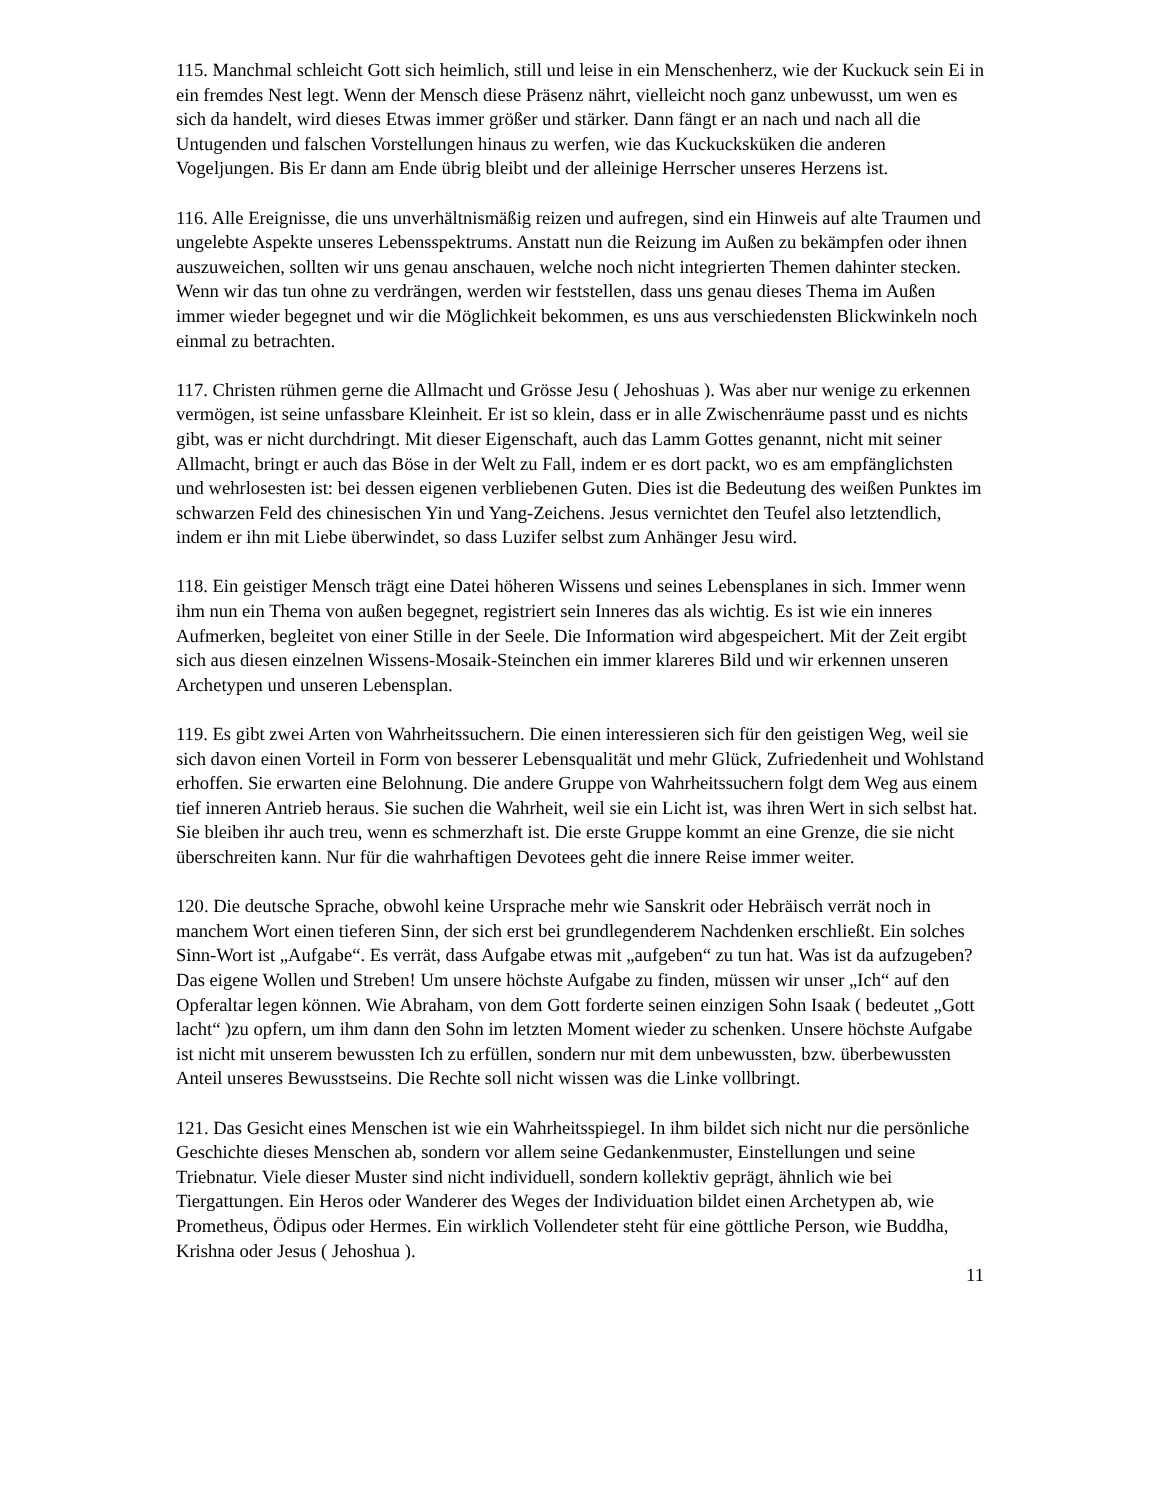115. Manchmal schleicht Gott sich heimlich, still und leise in ein Menschenherz, wie der Kuckuck sein Ei in ein fremdes Nest legt. Wenn der Mensch diese Präsenz nährt, vielleicht noch ganz unbewusst, um wen es sich da handelt, wird dieses Etwas immer größer und stärker. Dann fängt er an nach und nach all die Untugenden und falschen Vorstellungen hinaus zu werfen, wie das Kuckucksküken die anderen Vogeljungen. Bis Er dann am Ende übrig bleibt und der alleinige Herrscher unseres Herzens ist.
116. Alle Ereignisse, die uns unverhältnismäßig reizen und aufregen, sind ein Hinweis auf alte Traumen und ungelebte Aspekte unseres Lebensspektrums. Anstatt nun die Reizung im Außen zu bekämpfen oder ihnen auszuweichen, sollten wir uns genau anschauen, welche noch nicht integrierten Themen dahinter stecken. Wenn wir das tun ohne zu verdrängen, werden wir feststellen, dass uns genau dieses Thema im Außen immer wieder begegnet und wir die Möglichkeit bekommen, es uns aus verschiedensten Blickwinkeln noch einmal zu betrachten.
117. Christen rühmen gerne die Allmacht und Grösse Jesu ( Jehoshuas ). Was aber nur wenige zu erkennen vermögen, ist seine unfassbare Kleinheit. Er ist so klein, dass er in alle Zwischenräume passt und es nichts gibt, was er nicht durchdringt. Mit dieser Eigenschaft, auch das Lamm Gottes genannt, nicht mit seiner Allmacht, bringt er auch das Böse in der Welt zu Fall, indem er es dort packt, wo es am empfänglichsten und wehrlosesten ist: bei dessen eigenen verbliebenen Guten. Dies ist die Bedeutung des weißen Punktes im schwarzen Feld des chinesischen Yin und Yang-Zeichens. Jesus vernichtet den Teufel also letztendlich, indem er ihn mit Liebe überwindet, so dass Luzifer selbst zum Anhänger Jesu wird.
118. Ein geistiger Mensch trägt eine Datei höheren Wissens und seines Lebensplanes in sich. Immer wenn ihm nun ein Thema von außen begegnet, registriert sein Inneres das als wichtig. Es ist wie ein inneres Aufmerken, begleitet von einer Stille in der Seele. Die Information wird abgespeichert. Mit der Zeit ergibt sich aus diesen einzelnen Wissens-Mosaik-Steinchen ein immer klareres Bild und wir erkennen unseren Archetypen und unseren Lebensplan.
119. Es gibt zwei Arten von Wahrheitssuchern. Die einen interessieren sich für den geistigen Weg, weil sie sich davon einen Vorteil in Form von besserer Lebensqualität und mehr Glück, Zufriedenheit und Wohlstand erhoffen. Sie erwarten eine Belohnung. Die andere Gruppe von Wahrheitssuchern folgt dem Weg aus einem tief inneren Antrieb heraus. Sie suchen die Wahrheit, weil sie ein Licht ist, was ihren Wert in sich selbst hat. Sie bleiben ihr auch treu, wenn es schmerzhaft ist. Die erste Gruppe kommt an eine Grenze, die sie nicht überschreiten kann. Nur für die wahrhaftigen Devotees geht die innere Reise immer weiter.
120. Die deutsche Sprache, obwohl keine Ursprache mehr wie Sanskrit oder Hebräisch verrät noch in manchem Wort einen tieferen Sinn, der sich erst bei grundlegenderem Nachdenken erschließt. Ein solches Sinn-Wort ist „Aufgabe“. Es verrät, dass Aufgabe etwas mit „aufgeben“ zu tun hat. Was ist da aufzugeben? Das eigene Wollen und Streben! Um unsere höchste Aufgabe zu finden, müssen wir unser „Ich“ auf den Opferaltar legen können. Wie Abraham, von dem Gott forderte seinen einzigen Sohn Isaak ( bedeutet „Gott lacht“ )zu opfern, um ihm dann den Sohn im letzten Moment wieder zu schenken. Unsere höchste Aufgabe ist nicht mit unserem bewussten Ich zu erfüllen, sondern nur mit dem unbewussten, bzw. überbewussten Anteil unseres Bewusstseins. Die Rechte soll nicht wissen was die Linke vollbringt.
121. Das Gesicht eines Menschen ist wie ein Wahrheitsspiegel. In ihm bildet sich nicht nur die persönliche Geschichte dieses Menschen ab, sondern vor allem seine Gedankenmuster, Einstellungen und seine Triebnatur. Viele dieser Muster sind nicht individuell, sondern kollektiv geprägt, ähnlich wie bei Tiergattungen. Ein Heros oder Wanderer des Weges der Individuation bildet einen Archetypen ab, wie Prometheus, Ödipus oder Hermes. Ein wirklich Vollendeter steht für eine göttliche Person, wie Buddha, Krishna oder Jesus ( Jehoshua ).
11